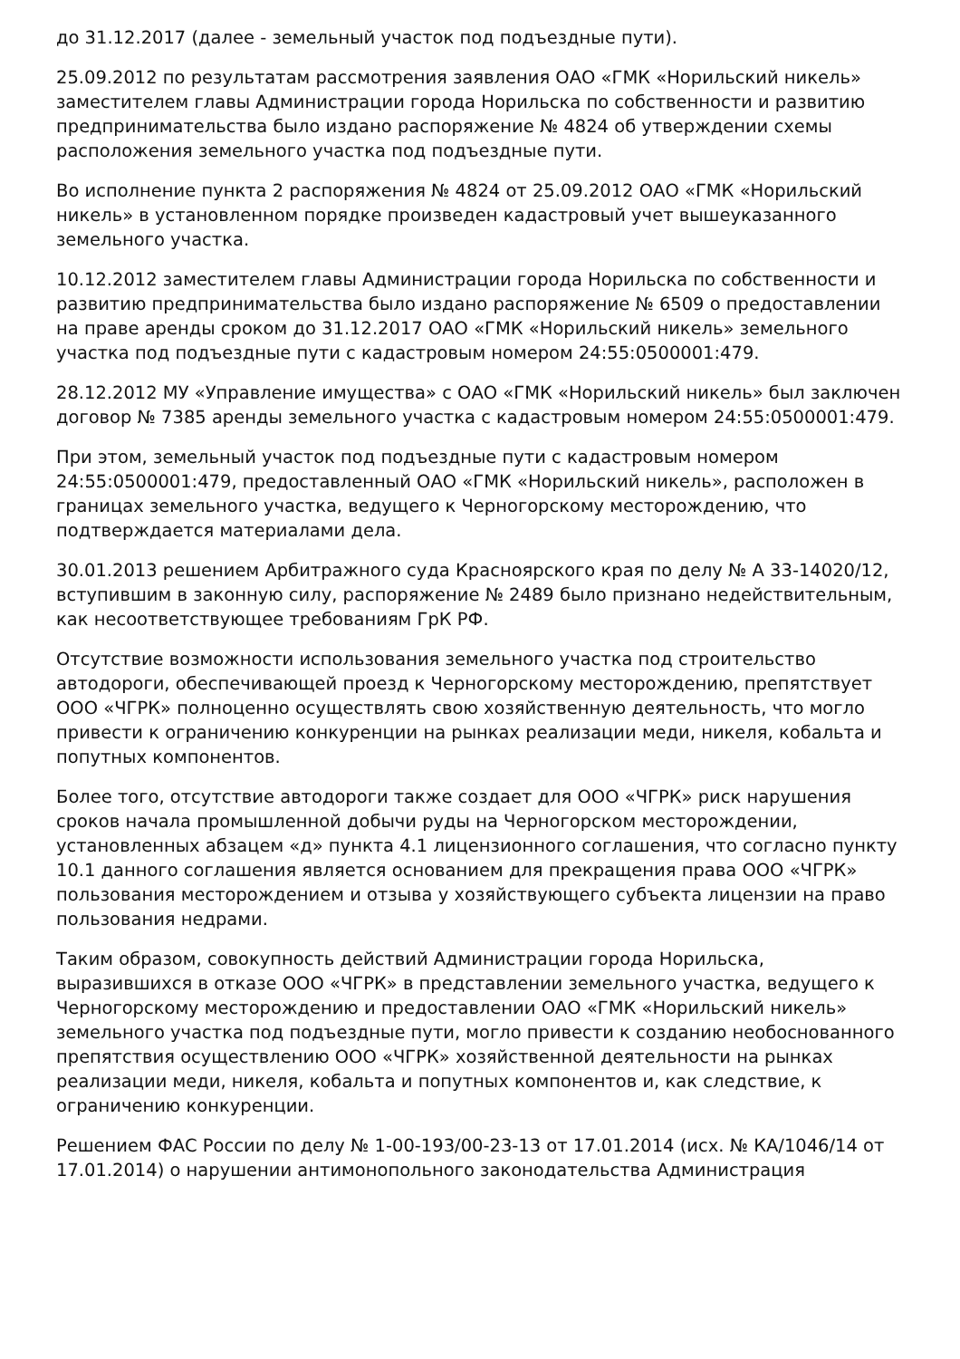до 31.12.2017 (далее - земельный участок под подъездные пути).
25.09.2012 по результатам рассмотрения заявления ОАО «ГМК «Норильский никель» заместителем главы Администрации города Норильска по собственности и развитию предпринимательства было издано распоряжение № 4824 об утверждении схемы расположения земельного участка под подъездные пути.
Во исполнение пункта 2 распоряжения № 4824 от 25.09.2012 ОАО «ГМК «Норильский никель» в установленном порядке произведен кадастровый учет вышеуказанного земельного участка.
10.12.2012 заместителем главы Администрации города Норильска по собственности и развитию предпринимательства было издано распоряжение № 6509 о предоставлении на праве аренды сроком до 31.12.2017 ОАО «ГМК «Норильский никель» земельного участка под подъездные пути с кадастровым номером 24:55:0500001:479.
28.12.2012 МУ «Управление имущества» с ОАО «ГМК «Норильский никель» был заключен договор № 7385 аренды земельного участка с кадастровым номером 24:55:0500001:479.
При этом, земельный участок под подъездные пути с кадастровым номером 24:55:0500001:479, предоставленный ОАО «ГМК «Норильский никель», расположен в границах земельного участка, ведущего к Черногорскому месторождению, что подтверждается материалами дела.
30.01.2013 решением Арбитражного суда Красноярского края по делу № А 33-14020/12, вступившим в законную силу, распоряжение № 2489 было признано недействительным, как несоответствующее требованиям ГрК РФ.
Отсутствие возможности использования земельного участка под строительство автодороги, обеспечивающей проезд к Черногорскому месторождению, препятствует ООО «ЧГРК» полноценно осуществлять свою хозяйственную деятельность, что могло привести к ограничению конкуренции на рынках реализации меди, никеля, кобальта и попутных компонентов.
Более того, отсутствие автодороги также создает для ООО «ЧГРК» риск нарушения сроков начала промышленной добычи руды на Черногорском месторождении, установленных абзацем «д» пункта 4.1 лицензионного соглашения, что согласно пункту 10.1 данного соглашения является основанием для прекращения права ООО «ЧГРК» пользования месторождением и отзыва у хозяйствующего субъекта лицензии на право пользования недрами.
Таким образом, совокупность действий Администрации города Норильска, выразившихся в отказе ООО «ЧГРК» в представлении земельного участка, ведущего к Черногорскому месторождению и предоставлении ОАО «ГМК «Норильский никель» земельного участка под подъездные пути, могло привести к созданию необоснованного препятствия осуществлению ООО «ЧГРК» хозяйственной деятельности на рынках реализации меди, никеля, кобальта и попутных компонентов и, как следствие, к ограничению конкуренции.
Решением ФАС России по делу № 1-00-193/00-23-13 от 17.01.2014 (исх. № КА/1046/14 от 17.01.2014) о нарушении антимонопольного законодательства Администрация